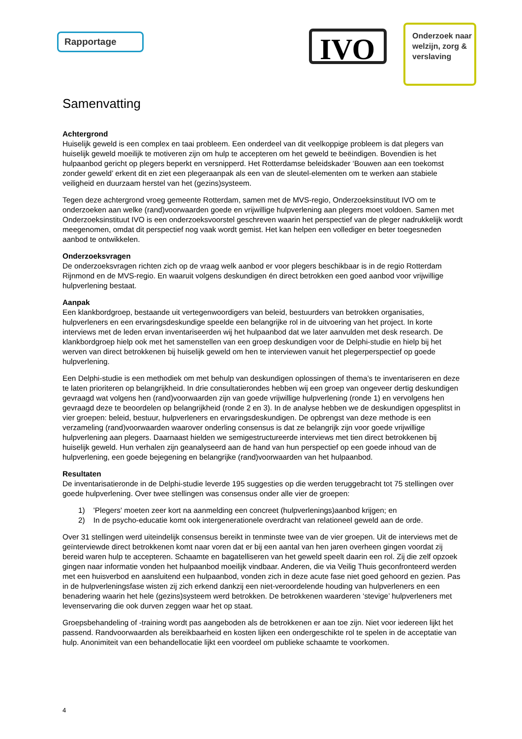Rapportage IVO
Onderzoek naar welzijn, zorg & verslaving
Samenvatting
Achtergrond
Huiselijk geweld is een complex en taai probleem. Een onderdeel van dit veelkoppige probleem is dat plegers van huiselijk geweld moeilijk te motiveren zijn om hulp te accepteren om het geweld te beëindigen. Bovendien is het hulpaanbod gericht op plegers beperkt en versnipperd. Het Rotterdamse beleidskader ‘Bouwen aan een toekomst zonder geweld’ erkent dit en ziet een plegeraanpak als een van de sleutel-elementen om te werken aan stabiele veiligheid en duurzaam herstel van het (gezins)systeem.
Tegen deze achtergrond vroeg gemeente Rotterdam, samen met de MVS-regio, Onderzoeksinstituut IVO om te onderzoeken aan welke (rand)voorwaarden goede en vrijwillige hulpverlening aan plegers moet voldoen. Samen met Onderzoeksinstituut IVO is een onderzoeksvoorstel geschreven waarin het perspectief van de pleger nadrukkelijk wordt meegenomen, omdat dit perspectief nog vaak wordt gemist. Het kan helpen een vollediger en beter toegesneden aanbod te ontwikkelen.
Onderzoeksvragen
De onderzoeksvragen richten zich op de vraag welk aanbod er voor plegers beschikbaar is in de regio Rotterdam Rijnmond en de MVS-regio. En waaruit volgens deskundigen én direct betrokken een goed aanbod voor vrijwillige hulpverlening bestaat.
Aanpak
Een klankbordgroep, bestaande uit vertegenwoordigers van beleid, bestuurders van betrokken organisaties, hulpverleners en een ervaringsdeskundige speelde een belangrijke rol in de uitvoering van het project. In korte interviews met de leden ervan inventariseerden wij het hulpaanbod dat we later aanvulden met desk research. De klankbordgroep hielp ook met het samenstellen van een groep deskundigen voor de Delphi-studie en hielp bij het werven van direct betrokkenen bij huiselijk geweld om hen te interviewen vanuit het plegerperspectief op goede hulpverlening.
Een Delphi-studie is een methodiek om met behulp van deskundigen oplossingen of thema’s te inventariseren en deze te laten prioriteren op belangrijkheid. In drie consultatierondes hebben wij een groep van ongeveer dertig deskundigen gevraagd wat volgens hen (rand)voorwaarden zijn van goede vrijwillige hulpverlening (ronde 1) en vervolgens hen gevraagd deze te beoordelen op belangrijkheid (ronde 2 en 3). In de analyse hebben we de deskundigen opgesplitst in vier groepen: beleid, bestuur, hulpverleners en ervaringsdeskundigen. De opbrengst van deze methode is een verzameling (rand)voorwaarden waarover onderling consensus is dat ze belangrijk zijn voor goede vrijwillige hulpverlening aan plegers. Daarnaast hielden we semigestructureerde interviews met tien direct betrokkenen bij huiselijk geweld. Hun verhalen zijn geanalyseerd aan de hand van hun perspectief op een goede inhoud van de hulpverlening, een goede bejegening en belangrijke (rand)voorwaarden van het hulpaanbod.
Resultaten
De inventarisatieronde in de Delphi-studie leverde 195 suggesties op die werden teruggebracht tot 75 stellingen over goede hulpverlening. Over twee stellingen was consensus onder alle vier de groepen:
1) 'Plegers' moeten zeer kort na aanmelding een concreet (hulpverlenings)aanbod krijgen; en
2) In de psycho-educatie komt ook intergenerationele overdracht van relationeel geweld aan de orde.
Over 31 stellingen werd uiteindelijk consensus bereikt in tenminste twee van de vier groepen. Uit de interviews met de geïnterviewde direct betrokkenen komt naar voren dat er bij een aantal van hen jaren overheen gingen voordat zij bereid waren hulp te accepteren. Schaamte en bagatelliseren van het geweld speelt daarin een rol. Zij die zelf opzoek gingen naar informatie vonden het hulpaanbod moeilijk vindbaar. Anderen, die via Veilig Thuis geconfronteerd werden met een huisverbod en aansluitend een hulpaanbod, vonden zich in deze acute fase niet goed gehoord en gezien. Pas in de hulpverleningsfase wisten zij zich erkend dankzij een niet-veroordelende houding van hulpverleners en een benadering waarin het hele (gezins)systeem werd betrokken. De betrokkenen waarderen ‘stevige’ hulpverleners met levenservaring die ook durven zeggen waar het op staat.
Groepsbehandeling of -training wordt pas aangeboden als de betrokkenen er aan toe zijn. Niet voor iedereen lijkt het passend. Randvoorwaarden als bereikbaarheid en kosten lijken een ondergeschikte rol te spelen in de acceptatie van hulp. Anonimiteit van een behandellocatie lijkt een voordeel om publieke schaamte te voorkomen.
4